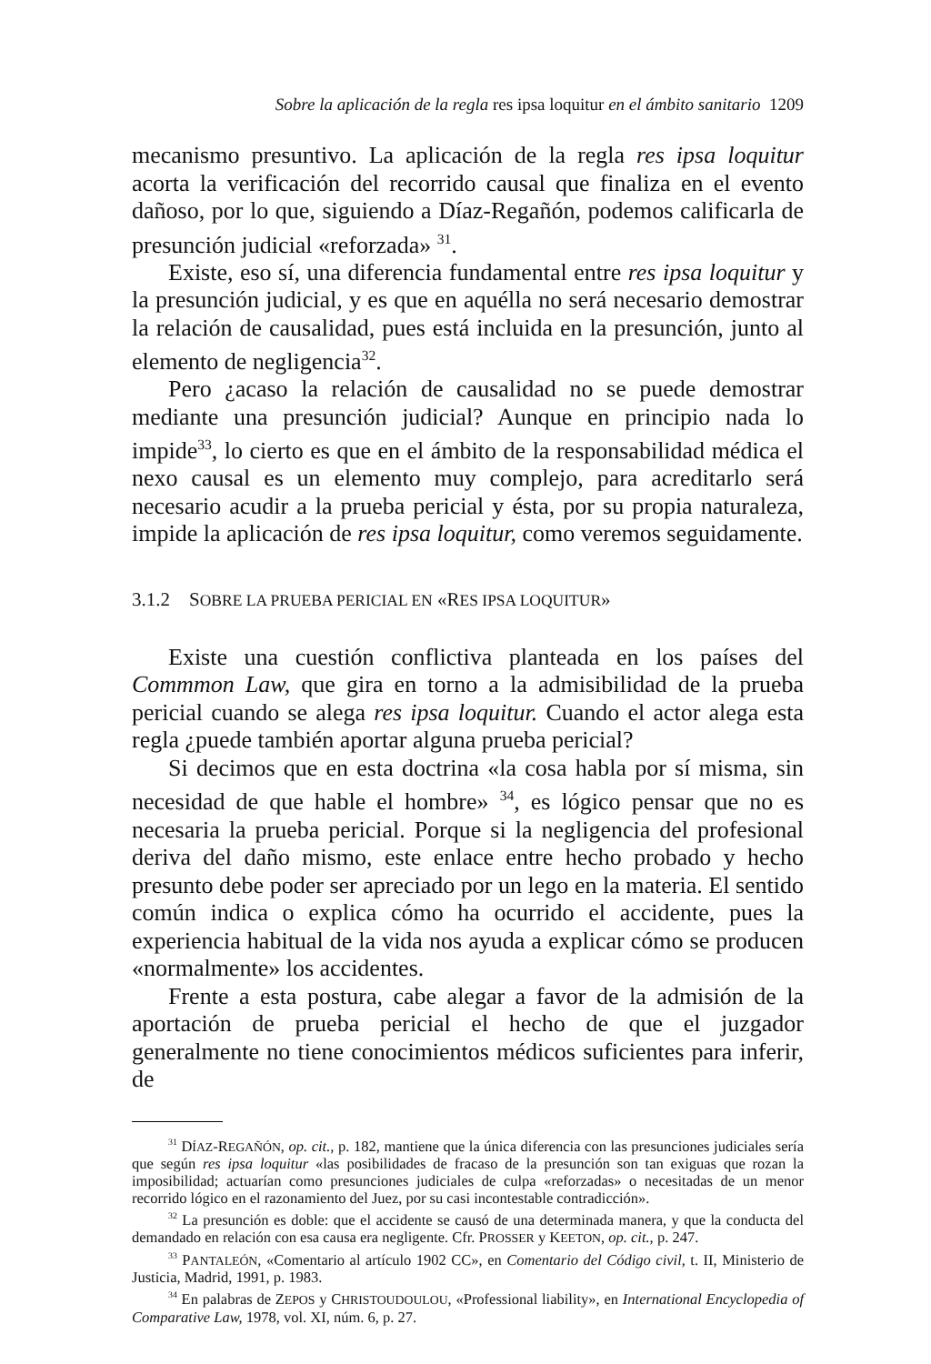Sobre la aplicación de la regla res ipsa loquitur en el ámbito sanitario 1209
mecanismo presuntivo. La aplicación de la regla res ipsa loquitur acorta la verificación del recorrido causal que finaliza en el evento dañoso, por lo que, siguiendo a Díaz-Regañón, podemos calificarla de presunción judicial «reforzada» <sup>31</sup>.
Existe, eso sí, una diferencia fundamental entre res ipsa loquitur y la presunción judicial, y es que en aquélla no será necesario demostrar la relación de causalidad, pues está incluida en la presunción, junto al elemento de negligencia<sup>32</sup>.
Pero ¿acaso la relación de causalidad no se puede demostrar mediante una presunción judicial? Aunque en principio nada lo impide<sup>33</sup>, lo cierto es que en el ámbito de la responsabilidad médica el nexo causal es un elemento muy complejo, para acreditarlo será necesario acudir a la prueba pericial y ésta, por su propia naturaleza, impide la aplicación de res ipsa loquitur, como veremos seguidamente.
3.1.2 SOBRE LA PRUEBA PERICIAL EN «RES IPSA LOQUITUR»
Existe una cuestión conflictiva planteada en los países del Commmon Law, que gira en torno a la admisibilidad de la prueba pericial cuando se alega res ipsa loquitur. Cuando el actor alega esta regla ¿puede también aportar alguna prueba pericial?
Si decimos que en esta doctrina «la cosa habla por sí misma, sin necesidad de que hable el hombre» <sup>34</sup>, es lógico pensar que no es necesaria la prueba pericial. Porque si la negligencia del profesional deriva del daño mismo, este enlace entre hecho probado y hecho presunto debe poder ser apreciado por un lego en la materia. El sentido común indica o explica cómo ha ocurrido el accidente, pues la experiencia habitual de la vida nos ayuda a explicar cómo se producen «normalmente» los accidentes.
Frente a esta postura, cabe alegar a favor de la admisión de la aportación de prueba pericial el hecho de que el juzgador generalmente no tiene conocimientos médicos suficientes para inferir, de
<sup>31</sup> DÍAZ-REGAÑÓN, op. cit., p. 182, mantiene que la única diferencia con las presunciones judiciales sería que según res ipsa loquitur «las posibilidades de fracaso de la presunción son tan exiguas que rozan la imposibilidad; actuarían como presunciones judiciales de culpa «reforzadas» o necesitadas de un menor recorrido lógico en el razonamiento del Juez, por su casi incontestable contradicción».
<sup>32</sup> La presunción es doble: que el accidente se causó de una determinada manera, y que la conducta del demandado en relación con esa causa era negligente. Cfr. PROSSER y KEETON, op. cit., p. 247.
<sup>33</sup> PANTALEÓN, «Comentario al artículo 1902 CC», en Comentario del Código civil, t. II, Ministerio de Justicia, Madrid, 1991, p. 1983.
<sup>34</sup> En palabras de ZEPOS y CHRISTOUDOULOU, «Professional liability», en International Encyclopedia of Comparative Law, 1978, vol. XI, núm. 6, p. 27.